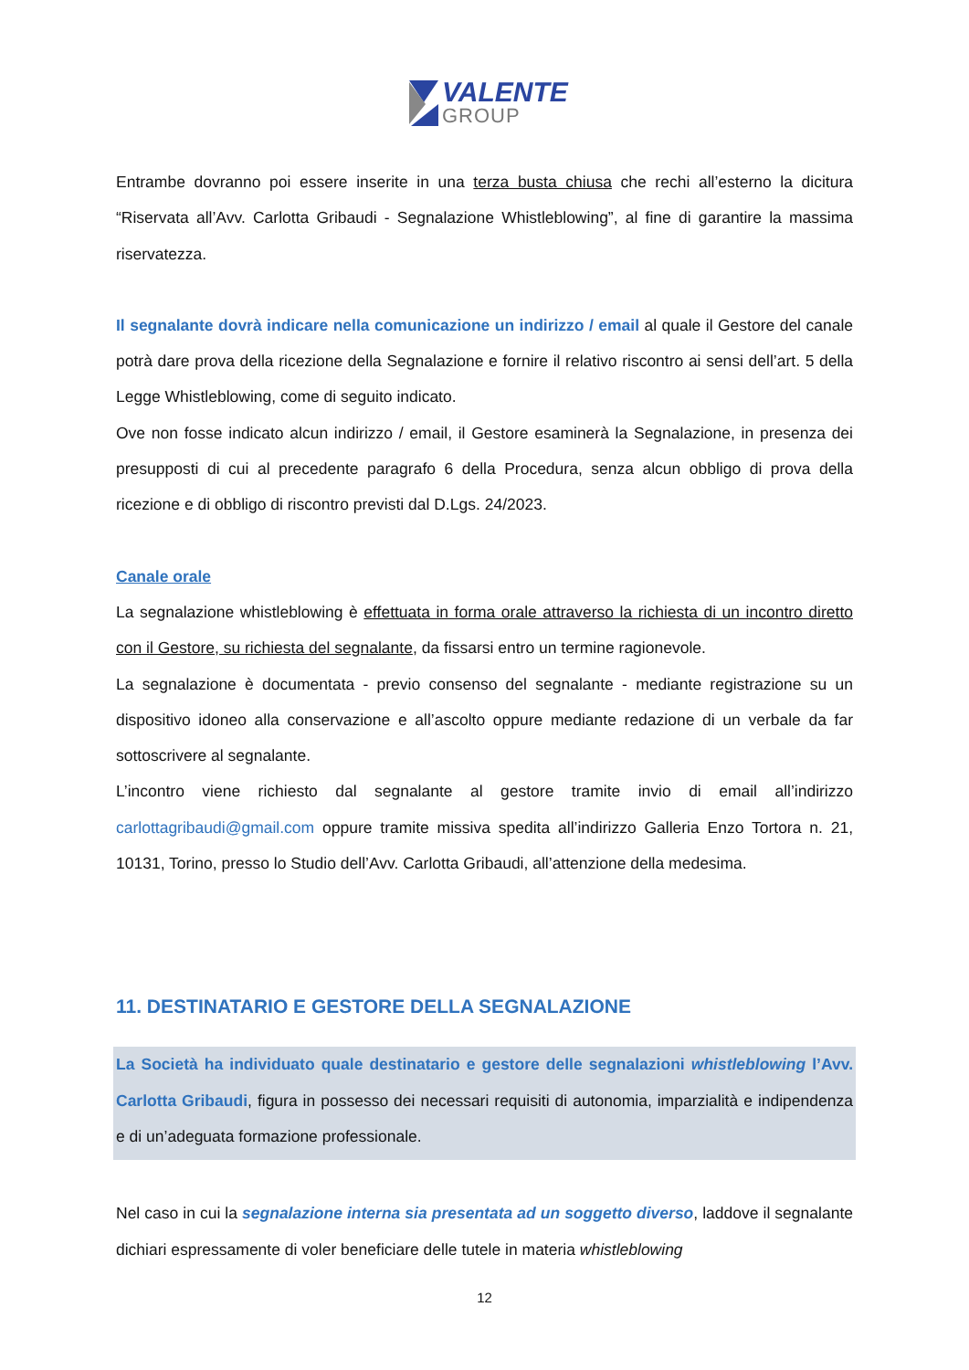VALENTE
GROUP
Entrambe dovranno poi essere inserite in una terza busta chiusa che rechi all’esterno la dicitura “Riservata all’Avv. Carlotta Gribaudi - Segnalazione Whistleblowing”, al fine di garantire la massima riservatezza.
Il segnalante dovrà indicare nella comunicazione un indirizzo / email al quale il Gestore del canale potrà dare prova della ricezione della Segnalazione e fornire il relativo riscontro ai sensi dell’art. 5 della Legge Whistleblowing, come di seguito indicato.
Ove non fosse indicato alcun indirizzo / email, il Gestore esaminerà la Segnalazione, in presenza dei presupposti di cui al precedente paragrafo 6 della Procedura, senza alcun obbligo di prova della ricezione e di obbligo di riscontro previsti dal D.Lgs. 24/2023.
Canale orale
La segnalazione whistleblowing è effettuata in forma orale attraverso la richiesta di un incontro diretto con il Gestore, su richiesta del segnalante, da fissarsi entro un termine ragionevole.
La segnalazione è documentata - previo consenso del segnalante - mediante registrazione su un dispositivo idoneo alla conservazione e all’ascolto oppure mediante redazione di un verbale da far sottoscrivere al segnalante.
L’incontro viene richiesto dal segnalante al gestore tramite invio di email all’indirizzo carlottagribaudi@gmail.com oppure tramite missiva spedita all’indirizzo Galleria Enzo Tortora n. 21, 10131, Torino, presso lo Studio dell’Avv. Carlotta Gribaudi, all’attenzione della medesima.
11. DESTINATARIO E GESTORE DELLA SEGNALAZIONE
La Società ha individuato quale destinatario e gestore delle segnalazioni whistleblowing l’Avv. Carlotta Gribaudi, figura in possesso dei necessari requisiti di autonomia, imparzialità e indipendenza e di un’adeguata formazione professionale.
Nel caso in cui la segnalazione interna sia presentata ad un soggetto diverso, laddove il segnalante dichiari espressamente di voler beneficiare delle tutele in materia whistleblowing
12